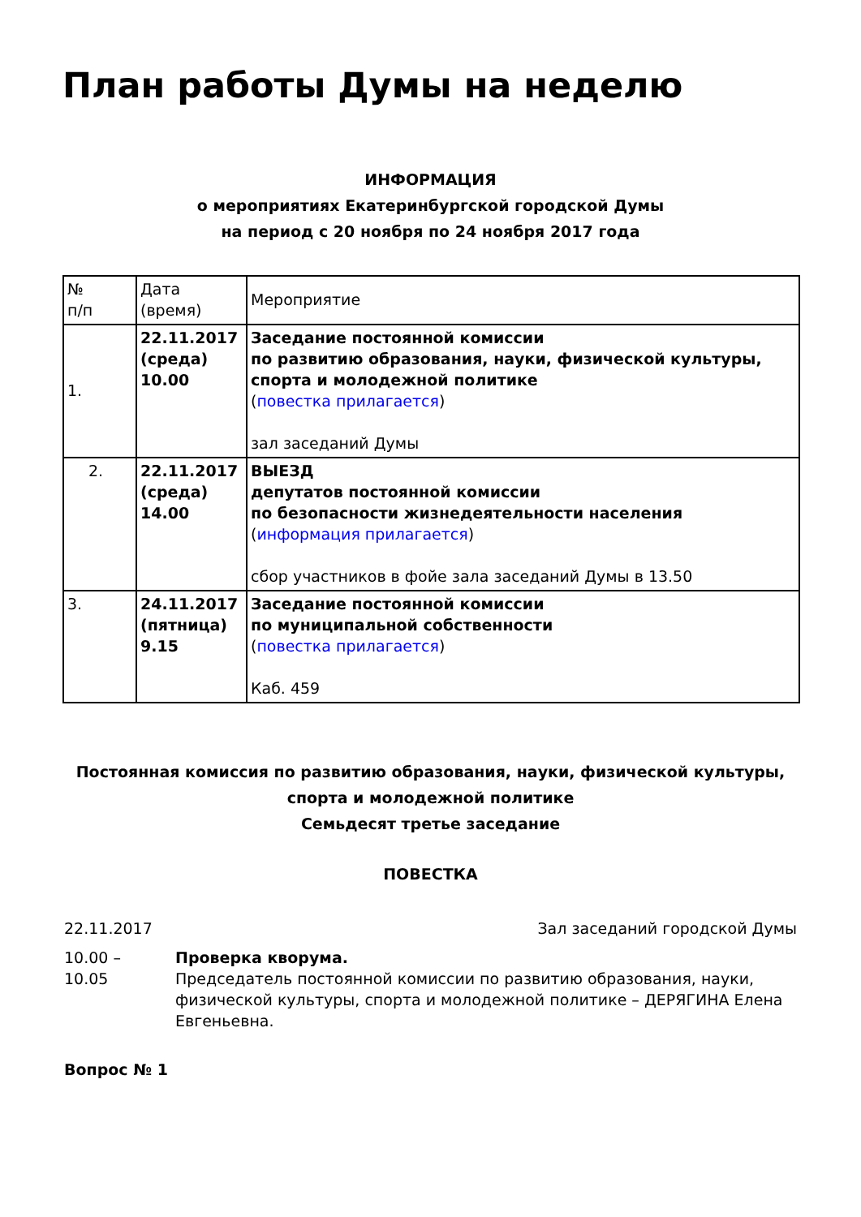План работы Думы на неделю
ИНФОРМАЦИЯ
о мероприятиях Екатеринбургской городской Думы
на период с 20 ноября по 24 ноября 2017 года
| № п/п | Дата (время) | Мероприятие |
| 1. | 22.11.2017 (среда) 10.00 | Заседание постоянной комиссии по развитию образования, науки, физической культуры, спорта и молодежной политике ( повестка прилагается ) зал заседаний Думы |
| 2. | 22.11.2017 (среда) 14.00 | ВЫЕЗД депутатов постоянной комиссии по безопасности жизнедеятельности населения ( информация прилагается ) сбор участников в фойе зала заседаний Думы в 13.50 |
| 3. | 24.11.2017 (пятница) 9.15 | Заседание постоянной комиссии по муниципальной собственности ( повестка прилагается ) Каб. 459 |
Постоянная комиссия по развитию образования, науки, физической культуры,
спорта и молодежной политике
Семьдесят третье заседание
ПОВЕСТКА
22.11.2017 Зал заседаний городской Думы
10.00 –
10.05
Проверка кворума.
Председатель постоянной комиссии по развитию образования, науки, физической культуры, спорта и молодежной политике – ДЕРЯГИНА Елена Евгеньевна.
Вопрос № 1